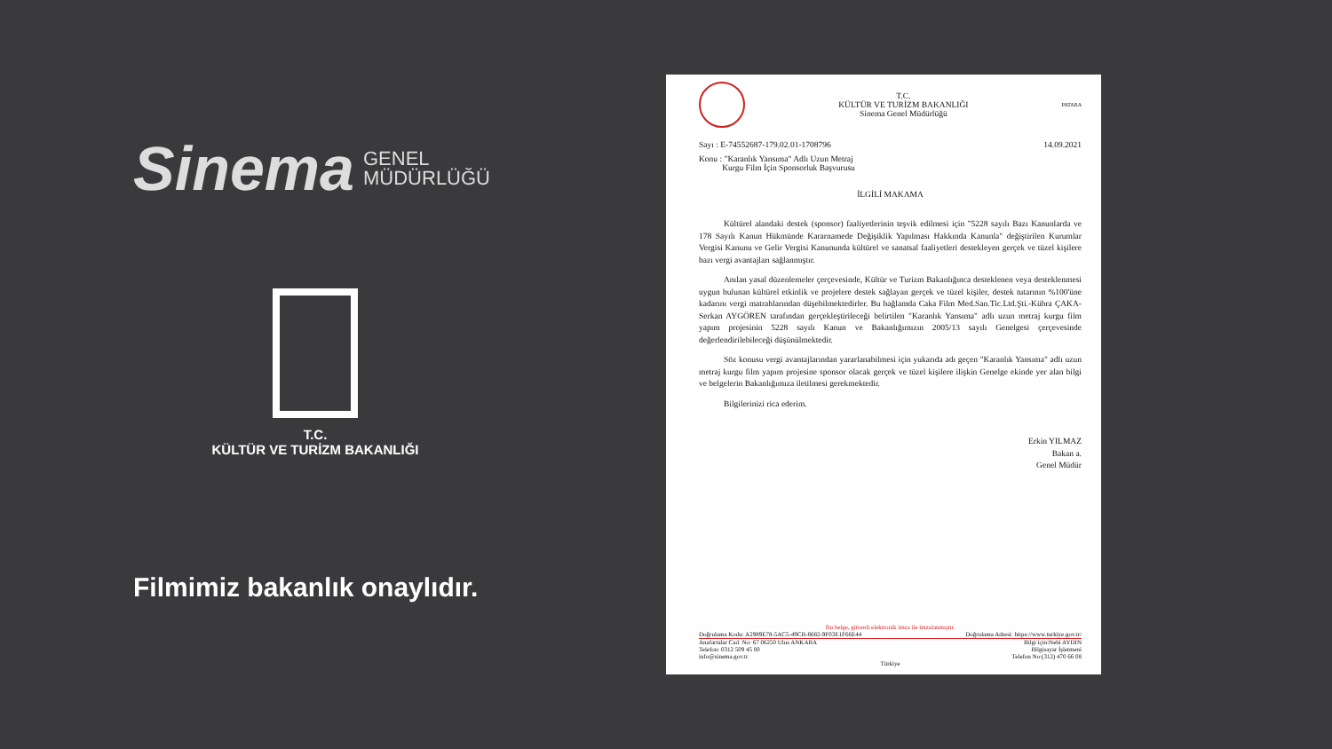Sinema GENEL
MÜDÜRLÜĞÜ
T.C.
KÜLTÜR VE TURİZM BAKANLIĞI
Filmimiz bakanlık onaylıdır.
T.C.
KÜLTÜR VE TURİZM BAKANLIĞI
Sinema Genel Müdürlüğü
PATARA
Sayı : E-74552687-179.02.01-1708796 14.09.2021
Konu : "Karanlık Yansıma" Adlı Uzun Metraj
Kurgu Film İçin Sponsorluk Başvurusu
İLGİLİ MAKAMA
Kültürel alandaki destek (sponsor) faaliyetlerinin teşvik edilmesi için "5228 sayılı Bazı Kanunlarda ve 178 Sayılı Kanun Hükmünde Kararnamede Değişiklik Yapılması Hakkında Kanunla" değiştirilen Kurumlar Vergisi Kanunu ve Gelir Vergisi Kanununda kültürel ve sanatsal faaliyetleri destekleyen gerçek ve tüzel kişilere bazı vergi avantajları sağlanmıştır.
Anılan yasal düzenlemeler çerçevesinde, Kültür ve Turizm Bakanlığınca desteklenen veya desteklenmesi uygun bulunan kültürel etkinlik ve projelere destek sağlayan gerçek ve tüzel kişiler, destek tutarının %100'üne kadarını vergi matrahlarından düşebilmektedirler. Bu bağlamda Caka Film Med.San.Tic.Ltd.Şti.-Kübra ÇAKA-Serkan AYGÖREN tarafından gerçekleştirileceği belirtilen "Karanlık Yansıma" adlı uzun metraj kurgu film yapım projesinin 5228 sayılı Kanun ve Bakanlığımızın 2005/13 sayılı Genelgesi çerçevesinde değerlendirilebileceği düşünülmektedir.
Söz konusu vergi avantajlarından yararlanabilmesi için yukarıda adı geçen "Karanlık Yansıma" adlı uzun metraj kurgu film yapım projesine sponsor olacak gerçek ve tüzel kişilere ilişkin Genelge ekinde yer alan bilgi ve belgelerin Bakanlığımıza iletilmesi gerekmektedir.
Bilgilerinizi rica ederim.
Erkin YILMAZ
Bakan a.
Genel Müdür
Bu belge, güvenli elektronik imza ile imzalanmıştır.
Doğrulama Kodu: A2989E78-5AC5-49CB-8682-9F03E1F66E44 Doğrulama Adresi: https://www.turkiye.gov.tr/
Anafartalar Cad. No: 67 06250 Ulus ANKARA
Telefon: 0312 509 45 00
info@sinema.gov.tr Bilgi için:Nebi AYDIN
Bilgisayar İşletmeni
Telefon No:(312) 470 66 08
Türkiye